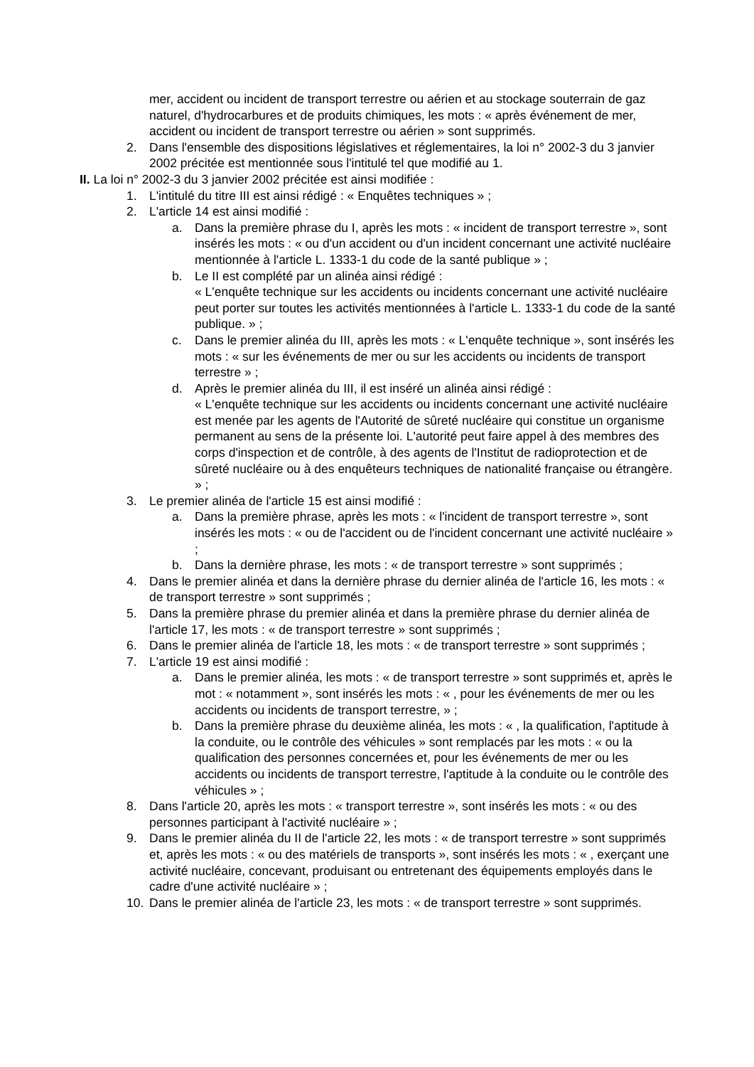mer, accident ou incident de transport terrestre ou aérien et au stockage souterrain de gaz naturel, d'hydrocarbures et de produits chimiques, les mots : « après événement de mer, accident ou incident de transport terrestre ou aérien » sont supprimés.
2. Dans l'ensemble des dispositions législatives et réglementaires, la loi n° 2002-3 du 3 janvier 2002 précitée est mentionnée sous l'intitulé tel que modifié au 1.
II. La loi n° 2002-3 du 3 janvier 2002 précitée est ainsi modifiée :
1. L'intitulé du titre III est ainsi rédigé : « Enquêtes techniques » ;
2. L'article 14 est ainsi modifié :
a. Dans la première phrase du I, après les mots : « incident de transport terrestre », sont insérés les mots : « ou d'un accident ou d'un incident concernant une activité nucléaire mentionnée à l'article L. 1333-1 du code de la santé publique » ;
b. Le II est complété par un alinéa ainsi rédigé :
« L'enquête technique sur les accidents ou incidents concernant une activité nucléaire peut porter sur toutes les activités mentionnées à l'article L. 1333-1 du code de la santé publique. » ;
c. Dans le premier alinéa du III, après les mots : « L'enquête technique », sont insérés les mots : « sur les événements de mer ou sur les accidents ou incidents de transport terrestre » ;
d. Après le premier alinéa du III, il est inséré un alinéa ainsi rédigé :
« L'enquête technique sur les accidents ou incidents concernant une activité nucléaire est menée par les agents de l'Autorité de sûreté nucléaire qui constitue un organisme permanent au sens de la présente loi. L'autorité peut faire appel à des membres des corps d'inspection et de contrôle, à des agents de l'Institut de radioprotection et de sûreté nucléaire ou à des enquêteurs techniques de nationalité française ou étrangère. » ;
3. Le premier alinéa de l'article 15 est ainsi modifié :
a. Dans la première phrase, après les mots : « l'incident de transport terrestre », sont insérés les mots : « ou de l'accident ou de l'incident concernant une activité nucléaire » ;
b. Dans la dernière phrase, les mots : « de transport terrestre » sont supprimés ;
4. Dans le premier alinéa et dans la dernière phrase du dernier alinéa de l'article 16, les mots : « de transport terrestre » sont supprimés ;
5. Dans la première phrase du premier alinéa et dans la première phrase du dernier alinéa de l'article 17, les mots : « de transport terrestre » sont supprimés ;
6. Dans le premier alinéa de l'article 18, les mots : « de transport terrestre » sont supprimés ;
7. L'article 19 est ainsi modifié :
a. Dans le premier alinéa, les mots : « de transport terrestre » sont supprimés et, après le mot : « notamment », sont insérés les mots : « , pour les événements de mer ou les accidents ou incidents de transport terrestre, » ;
b. Dans la première phrase du deuxième alinéa, les mots : « , la qualification, l'aptitude à la conduite, ou le contrôle des véhicules » sont remplacés par les mots : « ou la qualification des personnes concernées et, pour les événements de mer ou les accidents ou incidents de transport terrestre, l'aptitude à la conduite ou le contrôle des véhicules » ;
8. Dans l'article 20, après les mots : « transport terrestre », sont insérés les mots : « ou des personnes participant à l'activité nucléaire » ;
9. Dans le premier alinéa du II de l'article 22, les mots : « de transport terrestre » sont supprimés et, après les mots : « ou des matériels de transports », sont insérés les mots : « , exerçant une activité nucléaire, concevant, produisant ou entretenant des équipements employés dans le cadre d'une activité nucléaire » ;
10. Dans le premier alinéa de l'article 23, les mots : « de transport terrestre » sont supprimés.